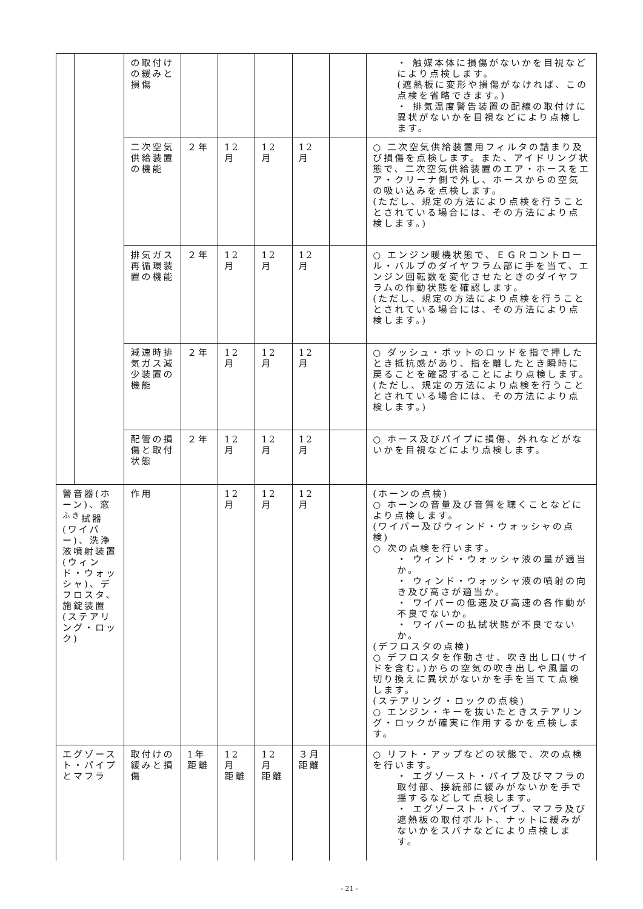| | | の取付けの緩みと損傷 | | | | | | ・ 触媒本体に損傷がないかを目視などにより点検します。 (遮熱板に変形や損傷がなければ、この点検を省略できます。) ・ 排気温度警告装置の配線の取付けに異状がないかを目視などにより点検します。 |
| | | 二次空気供給装置の機能 | ２年 | 12月 | 12月 | 12月 | | ○ 二次空気供給装置用フィルタの詰まり及び損傷を点検します。また、アイドリング状態で、二次空気供給装置のエア・ホースをエア・クリーナ側で外し、ホースからの空気の吸い込みを点検します。 (ただし、規定の方法により点検を行うこととされている場合には、その方法により点検します。) |
| | | 排気ガス再循環装置の機能 | ２年 | 12月 | 12月 | 12月 | | ○ エンジン暖機状態で、ＥＧＲコントロール・バルブのダイヤフラム部に手を当て、エンジン回転数を変化させたときのダイヤフラムの作動状態を確認します。 (ただし、規定の方法により点検を行うこととされている場合には、その方法により点検します。) |
| | | 減速時排気ガス減少装置の機能 | ２年 | 12月 | 12月 | 12月 | | ○ ダッシュ・ポットのロッドを指で押したとき抵抗感があり、指を離したとき瞬時に戻ることを確認することにより点検します。 (ただし、規定の方法により点検を行うこととされている場合には、その方法により点検します。) |
| | | 配管の損傷と取付状態 | ２年 | 12月 | 12月 | 12月 | | ○ ホース及びパイプに損傷、外れなどがないかを目視などにより点検します。 |
| 警音器(ホーン)、窓<sup>ふき</sup>拭器(ワイパー)、洗浄液噴射装置(ウィンド・ウォッシャ)、デフロスタ、施錠装置(ステアリング・ロック) | | 作用 | | 12月 | 12月 | 12月 | | (ホーンの点検) ○ ホーンの音量及び音質を聴くことなどにより点検します。 (ワイパー及びウィンド・ウォッシャの点検) ○ 次の点検を行います。 ・ ウィンド・ウォッシャ液の量が適当か。 ・ ウィンド・ウォッシャ液の噴射の向き及び高さが適当か。 ・ ワイパーの低速及び高速の各作動が不良でないか。 ・ ワイパーの払拭状態が不良でないか。 (デフロスタの点検) ○ デフロスタを作動させ、吹き出し口(サイドを含む。)からの空気の吹き出しや風量の切り換えに異状がないかを手を当てて点検します。 (ステアリング・ロックの点検) ○ エンジン・キーを抜いたときステアリング・ロックが確実に作用するかを点検します。 |
| エグゾースト・パイプとマフラ | | 取付けの緩みと損傷 | 1年 距離 | 12月 距離 | 12月 距離 | ３月 距離 | | ○ リフト・アップなどの状態で、次の点検を行います。 ・ エグゾースト・パイプ及びマフラの取付部、接続部に緩みがないかを手で揺するなどして点検します。 ・ エグゾースト・パイプ、マフラ及び遮熱板の取付ボルト、ナットに緩みがないかをスパナなどにより点検します。 |
- 21 -